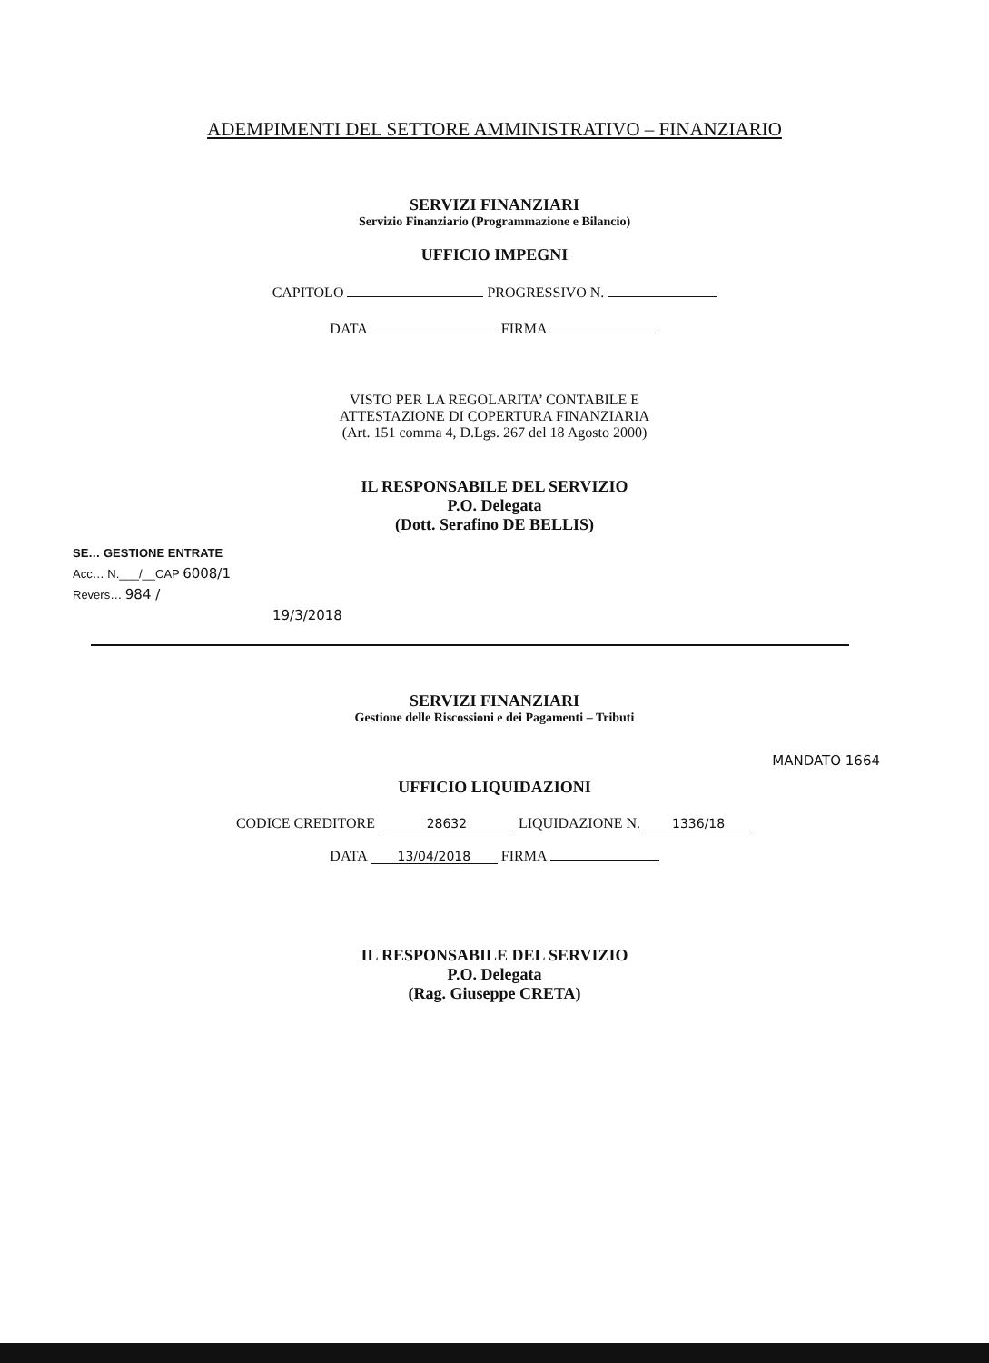ADEMPIMENTI DEL SETTORE AMMINISTRATIVO – FINANZIARIO
SERVIZI FINANZIARI
Servizio Finanziario (Programmazione e Bilancio)
UFFICIO IMPEGNI
CAPITOLO PROGRESSIVO N.
DATA FIRMA
VISTO PER LA REGOLARITA’ CONTABILE E
ATTESTAZIONE DI COPERTURA FINANZIARIA
(Art. 151 comma 4, D.Lgs. 267 del 18 Agosto 2000)
IL RESPONSABILE DEL SERVIZIO
P.O. Delegata
(Dott. Serafino DE BELLIS)
SE… GESTIONE ENTRATE
Acc… N.___/__CAP 6008/1
Revers… 984 /
19/3/2018
SERVIZI FINANZIARI
Gestione delle Riscossioni e dei Pagamenti – Tributi
MANDATO 1664
UFFICIO LIQUIDAZIONI
CODICE CREDITORE 28632 LIQUIDAZIONE N. 1336/18
DATA 13/04/2018 FIRMA
IL RESPONSABILE DEL SERVIZIO
P.O. Delegata
(Rag. Giuseppe CRETA)